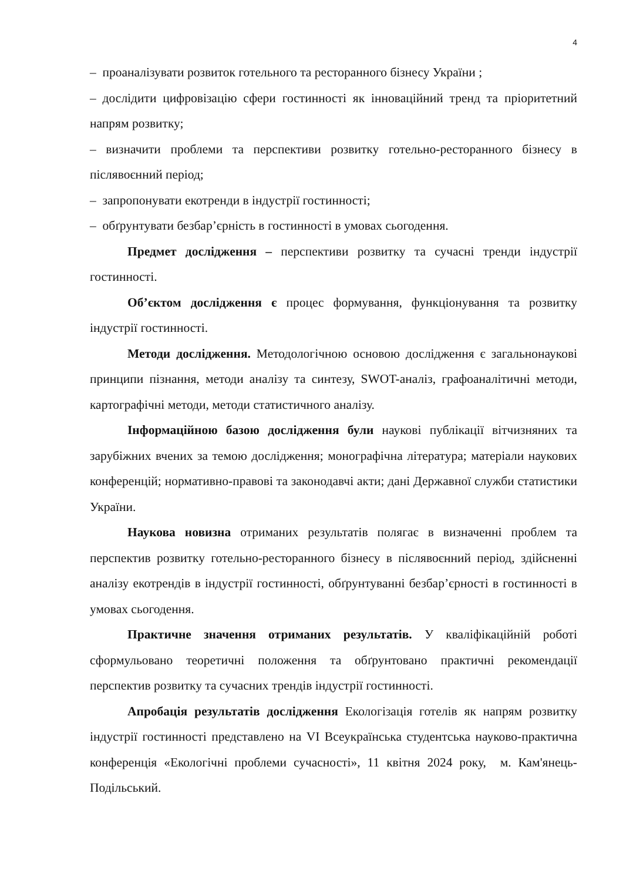4
– проаналізувати розвиток готельного та ресторанного бізнесу України ;
– дослідити цифровізацію сфери гостинності як інноваційний тренд та пріоритетний напрям розвитку;
– визначити проблеми та перспективи розвитку готельно-ресторанного бізнесу в післявоєнний період;
– запропонувати екотренди в індустрії гостинності;
– обґрунтувати безбар’єрність в гостинності в умовах сьогодення.
Предмет дослідження – перспективи розвитку та сучасні тренди індустрії гостинності.
Об’єктом дослідження є процес формування, функціонування та розвитку індустрії гостинності.
Методи дослідження. Методологічною основою дослідження є загальнонаукові принципи пізнання, методи аналізу та синтезу, SWOT-аналіз, графоаналітичні методи, картографічні методи, методи статистичного аналізу.
Інформаційною базою дослідження були наукові публікації вітчизняних та зарубіжних вчених за темою дослідження; монографічна література; матеріали наукових конференцій; нормативно-правові та законодавчі акти; дані Державної служби статистики України.
Наукова новизна отриманих результатів полягає в визначенні проблем та перспектив розвитку готельно-ресторанного бізнесу в післявоєнний період, здійсненні аналізу екотрендів в індустрії гостинності, обґрунтуванні безбар’єрності в гостинності в умовах сьогодення.
Практичне значення отриманих результатів. У кваліфікаційній роботі сформульовано теоретичні положення та обґрунтовано практичні рекомендації перспектив розвитку та сучасних трендів індустрії гостинності.
Апробація результатів дослідження Екологізація готелів як напрям розвитку індустрії гостинності представлено на VI Всеукраїнська студентська науково-практична конференція «Екологічні проблеми сучасності», 11 квітня 2024 року, м. Кам'янець-Подільський.